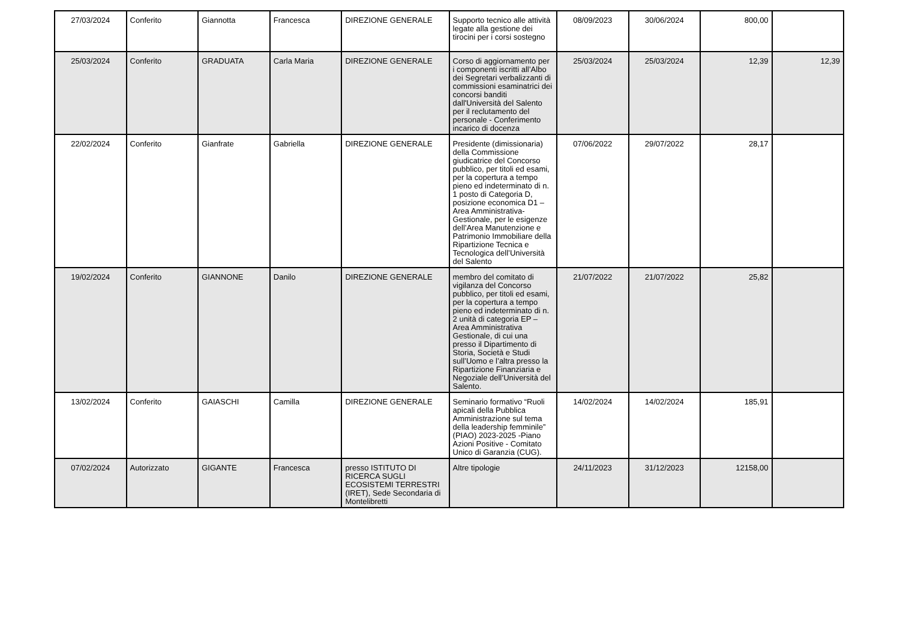| 27/03/2024 | Conferito | Giannotta | Francesca | DIREZIONE GENERALE | Supporto tecnico alle attività legate alla gestione dei tirocini per i corsi sostegno | 08/09/2023 | 30/06/2024 | 800,00 | |
| 25/03/2024 | Conferito | GRADUATA | Carla Maria | DIREZIONE GENERALE | Corso di aggiornamento per i componenti iscritti all’Albo dei Segretari verbalizzanti di commissioni esaminatrici dei concorsi banditi dall'Università del Salento per il reclutamento del personale - Conferimento incarico di docenza | 25/03/2024 | 25/03/2024 | 12,39 | 12,39 |
| 22/02/2024 | Conferito | Gianfrate | Gabriella | DIREZIONE GENERALE | Presidente (dimissionaria) della Commissione giudicatrice del Concorso pubblico, per titoli ed esami, per la copertura a tempo pieno ed indeterminato di n. 1 posto di Categoria D, posizione economica D1 – Area Amministrativa-Gestionale, per le esigenze dell’Area Manutenzione e Patrimonio Immobiliare della Ripartizione Tecnica e Tecnologica dell’Università del Salento | 07/06/2022 | 29/07/2022 | 28,17 | |
| 19/02/2024 | Conferito | GIANNONE | Danilo | DIREZIONE GENERALE | membro del comitato di vigilanza del Concorso pubblico, per titoli ed esami, per la copertura a tempo pieno ed indeterminato di n. 2 unità di categoria EP – Area Amministrativa Gestionale, di cui una presso il Dipartimento di Storia, Società e Studi sull’Uomo e l’altra presso la Ripartizione Finanziaria e Negoziale dell’Università del Salento. | 21/07/2022 | 21/07/2022 | 25,82 | |
| 13/02/2024 | Conferito | GAIASCHI | Camilla | DIREZIONE GENERALE | Seminario formativo “Ruoli apicali della Pubblica Amministrazione sul tema della leadership femminile” (PIAO) 2023-2025 -Piano Azioni Positive - Comitato Unico di Garanzia (CUG). | 14/02/2024 | 14/02/2024 | 185,91 | |
| 07/02/2024 | Autorizzato | GIGANTE | Francesca | presso ISTITUTO DI RICERCA SUGLI ECOSISTEMI TERRESTRI (IRET), Sede Secondaria di Montelibretti | Altre tipologie | 24/11/2023 | 31/12/2023 | 12158,00 | |